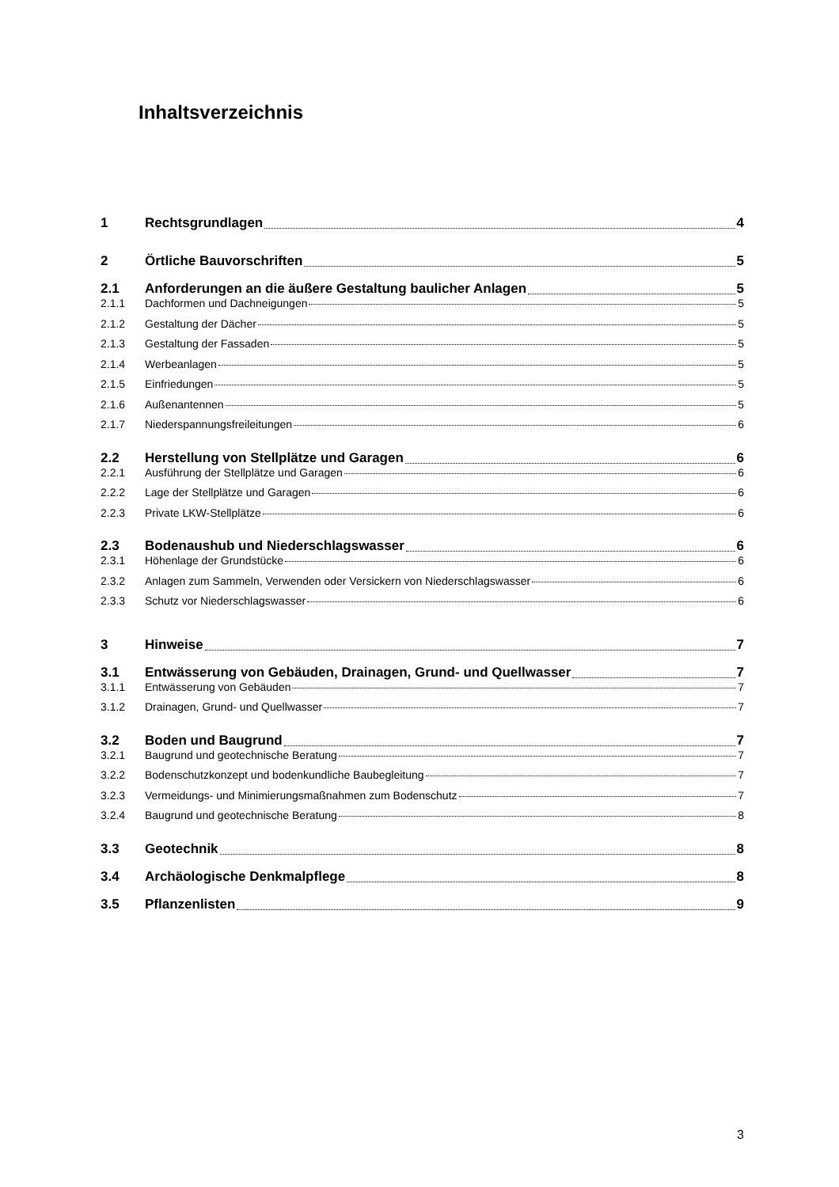Inhaltsverzeichnis
1 Rechtsgrundlagen 4
2 Örtliche Bauvorschriften 5
2.1 Anforderungen an die äußere Gestaltung baulicher Anlagen 5
2.1.1 Dachformen und Dachneigungen 5
2.1.2 Gestaltung der Dächer 5
2.1.3 Gestaltung der Fassaden 5
2.1.4 Werbeanlagen 5
2.1.5 Einfriedungen 5
2.1.6 Außenantennen 5
2.1.7 Niederspannungsfreileitungen 6
2.2 Herstellung von Stellplätze und Garagen 6
2.2.1 Ausführung der Stellplätze und Garagen 6
2.2.2 Lage der Stellplätze und Garagen 6
2.2.3 Private LKW-Stellplätze 6
2.3 Bodenaushub und Niederschlagswasser 6
2.3.1 Höhenlage der Grundstücke 6
2.3.2 Anlagen zum Sammeln, Verwenden oder Versickern von Niederschlagswasser 6
2.3.3 Schutz vor Niederschlagswasser 6
3 Hinweise 7
3.1 Entwässerung von Gebäuden, Drainagen, Grund- und Quellwasser 7
3.1.1 Entwässerung von Gebäuden 7
3.1.2 Drainagen, Grund- und Quellwasser 7
3.2 Boden und Baugrund 7
3.2.1 Baugrund und geotechnische Beratung 7
3.2.2 Bodenschutzkonzept und bodenkundliche Baubegleitung 7
3.2.3 Vermeidungs- und Minimierungsmaßnahmen zum Bodenschutz 7
3.2.4 Baugrund und geotechnische Beratung 8
3.3 Geotechnik 8
3.4 Archäologische Denkmalpflege 8
3.5 Pflanzenlisten 9
3